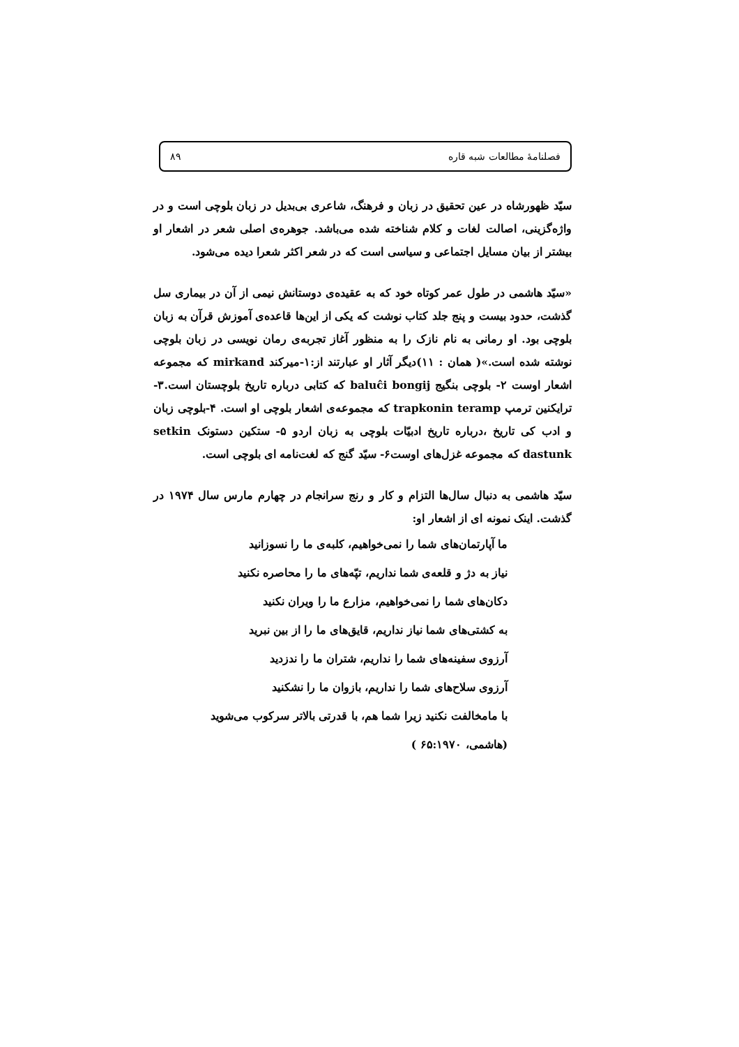فصلنامهٔ مطالعات شبه قاره ۸۹
سیّد ظهورشاه در عین تحقیق در زبان و فرهنگ، شاعری بی‌بدیل در زبان بلوچی است و در واژه‌گزینی، اصالت لغات و کلام شناخته شده می‌باشد. جوهره‌ی اصلی شعر در اشعار او بیشتر از بیان مسایل اجتماعی و سیاسی است که در شعر اکثر شعرا دیده می‌شود.
«سیّد هاشمی در طول عمر کوتاه خود که به عقیده‌ی دوستانش نیمی از آن در بیماری سل گذشت، حدود بیست و پنج جلد کتاب نوشت که یکی از این‌ها قاعده‌ی آموزش قرآن به زبان بلوچی بود. او رمانی به نام نازک را به منظور آغاز تجربه‌ی رمان نویسی در زبان بلوچی نوشته شده است.»( همان : ۱۱)دیگر آثار او عبارتند از:۱-میرکند mirkand که مجموعه اشعار اوست ۲- بلوچی بنگیج baluĉi bongij که کتابی درباره تاریخ بلوچستان است.۳-ترایکنین ترمپ trapkonin teramp که مجموعه‌ی اشعار بلوچی او است. ۴-بلوچی زبان و ادب کی تاریخ ،درباره تاریخ ادبیّات بلوچی به زبان اردو ۵- ستکین دستونک setkin dastunk که مجموعه غزل‌های اوست۶- سیّد گنج که لغت‌نامه ای بلوچی است.
سیّد هاشمی به دنبال سال‌ها التزام و کار و رنج سرانجام در چهارم مارس سال ۱۹۷۴ در گذشت. اینک نمونه ای از اشعار او:
ما آپارتمان‌های شما را نمی‌خواهیم، کلبه‌ی ما را نسوزانید
نیاز به دژ و قلعه‌ی شما نداریم، تپّه‌های ما را محاصره نکنید
دکان‌های شما را نمی‌خواهیم، مزارع ما را ویران نکنید
به کشتی‌های شما نیاز نداریم، قایق‌های ما را از بین نبرید
آرزوی سفینه‌های شما را نداریم، شتران ما را ندزدید
آرزوی سلاح‌های شما را نداریم، بازوان ما را نشکنید
با مامخالفت نکنید زیرا شما هم، با قدرتی بالاتر سرکوب می‌شوید
(هاشمی، ۶۵:۱۹۷۰ )